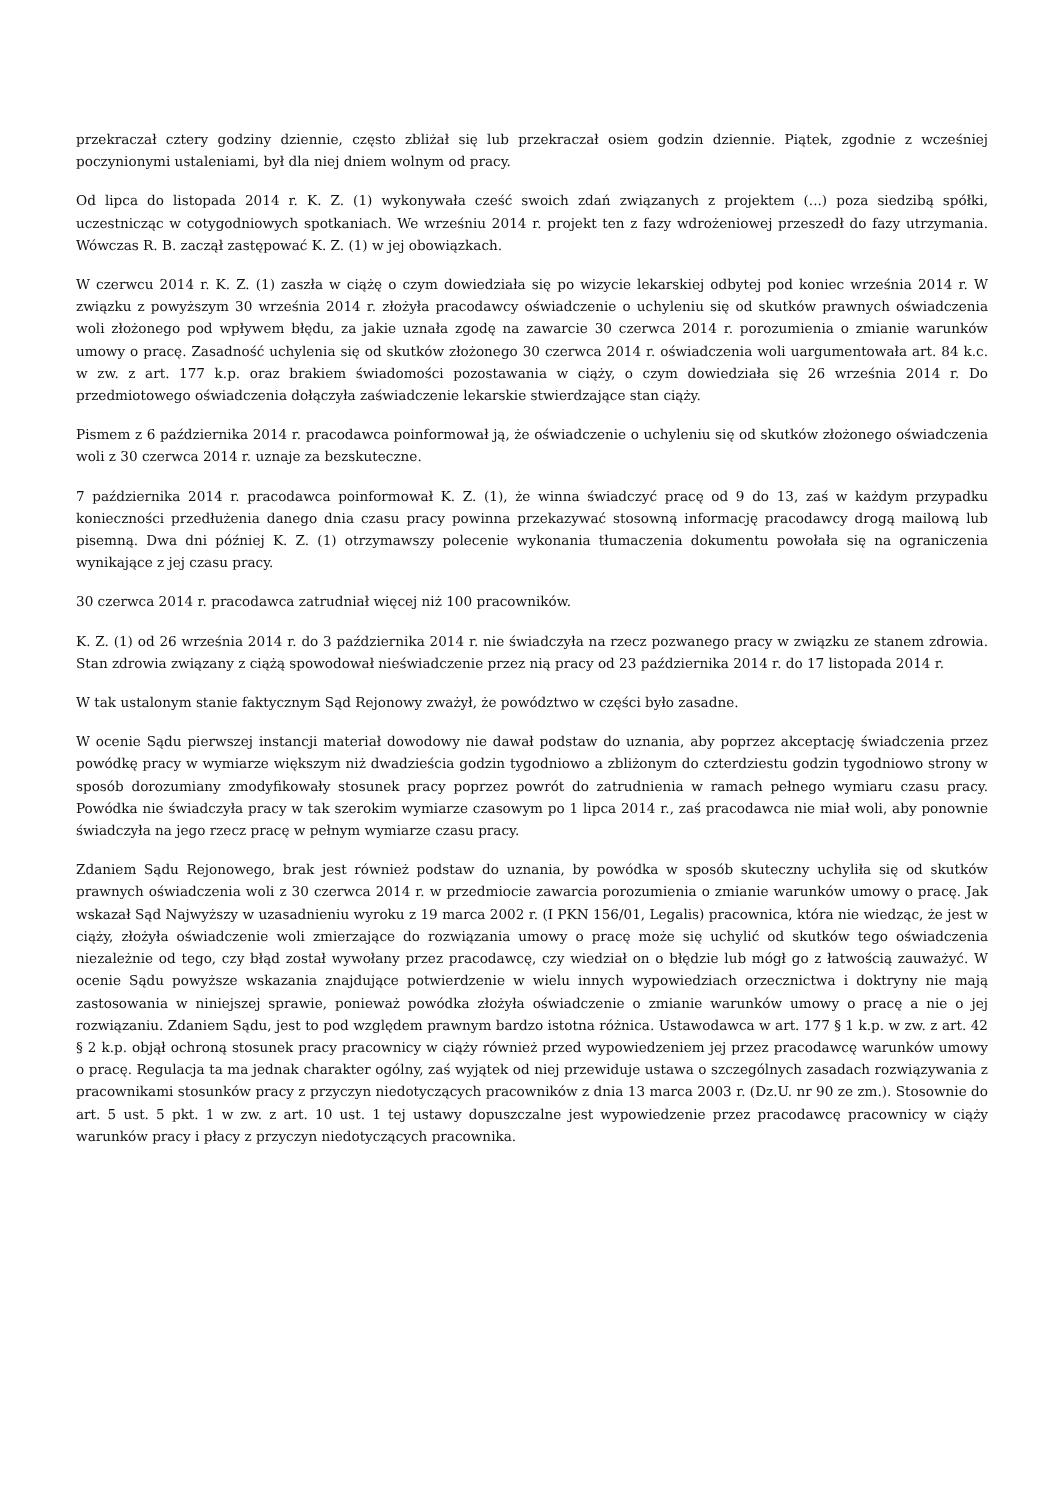przekraczał cztery godziny dziennie, często zbliżał się lub przekraczał osiem godzin dziennie. Piątek, zgodnie z wcześniej poczynionymi ustaleniami, był dla niej dniem wolnym od pracy.
Od lipca do listopada 2014 r. K. Z. (1) wykonywała cześć swoich zdań związanych z projektem (...) poza siedzibą spółki, uczestnicząc w cotygodniowych spotkaniach. We wrześniu 2014 r. projekt ten z fazy wdrożeniowej przeszedł do fazy utrzymania. Wówczas R. B. zaczął zastępować K. Z. (1) w jej obowiązkach.
W czerwcu 2014 r. K. Z. (1) zaszła w ciążę o czym dowiedziała się po wizycie lekarskiej odbytej pod koniec września 2014 r. W związku z powyższym 30 września 2014 r. złożyła pracodawcy oświadczenie o uchyleniu się od skutków prawnych oświadczenia woli złożonego pod wpływem błędu, za jakie uznała zgodę na zawarcie 30 czerwca 2014 r. porozumienia o zmianie warunków umowy o pracę. Zasadność uchylenia się od skutków złożonego 30 czerwca 2014 r. oświadczenia woli uargumentowała art. 84 k.c. w zw. z art. 177 k.p. oraz brakiem świadomości pozostawania w ciąży, o czym dowiedziała się 26 września 2014 r. Do przedmiotowego oświadczenia dołączyła zaświadczenie lekarskie stwierdzające stan ciąży.
Pismem z 6 października 2014 r. pracodawca poinformował ją, że oświadczenie o uchyleniu się od skutków złożonego oświadczenia woli z 30 czerwca 2014 r. uznaje za bezskuteczne.
7 października 2014 r. pracodawca poinformował K. Z. (1), że winna świadczyć pracę od 9 do 13, zaś w każdym przypadku konieczności przedłużenia danego dnia czasu pracy powinna przekazywać stosowną informację pracodawcy drogą mailową lub pisemną. Dwa dni później K. Z. (1) otrzymawszy polecenie wykonania tłumaczenia dokumentu powołała się na ograniczenia wynikające z jej czasu pracy.
30 czerwca 2014 r. pracodawca zatrudniał więcej niż 100 pracowników.
K. Z. (1) od 26 września 2014 r. do 3 października 2014 r. nie świadczyła na rzecz pozwanego pracy w związku ze stanem zdrowia. Stan zdrowia związany z ciążą spowodował nieświadczenie przez nią pracy od 23 października 2014 r. do 17 listopada 2014 r.
W tak ustalonym stanie faktycznym Sąd Rejonowy zważył, że powództwo w części było zasadne.
W ocenie Sądu pierwszej instancji materiał dowodowy nie dawał podstaw do uznania, aby poprzez akceptację świadczenia przez powódkę pracy w wymiarze większym niż dwadzieścia godzin tygodniowo a zbliżonym do czterdziestu godzin tygodniowo strony w sposób dorozumiany zmodyfikowały stosunek pracy poprzez powrót do zatrudnienia w ramach pełnego wymiaru czasu pracy. Powódka nie świadczyła pracy w tak szerokim wymiarze czasowym po 1 lipca 2014 r., zaś pracodawca nie miał woli, aby ponownie świadczyła na jego rzecz pracę w pełnym wymiarze czasu pracy.
Zdaniem Sądu Rejonowego, brak jest również podstaw do uznania, by powódka w sposób skuteczny uchyliła się od skutków prawnych oświadczenia woli z 30 czerwca 2014 r. w przedmiocie zawarcia porozumienia o zmianie warunków umowy o pracę. Jak wskazał Sąd Najwyższy w uzasadnieniu wyroku z 19 marca 2002 r. (I PKN 156/01, Legalis) pracownica, która nie wiedząc, że jest w ciąży, złożyła oświadczenie woli zmierzające do rozwiązania umowy o pracę może się uchylić od skutków tego oświadczenia niezależnie od tego, czy błąd został wywołany przez pracodawcę, czy wiedział on o błędzie lub mógł go z łatwością zauważyć. W ocenie Sądu powyższe wskazania znajdujące potwierdzenie w wielu innych wypowiedziach orzecznictwa i doktryny nie mają zastosowania w niniejszej sprawie, ponieważ powódka złożyła oświadczenie o zmianie warunków umowy o pracę a nie o jej rozwiązaniu. Zdaniem Sądu, jest to pod względem prawnym bardzo istotna różnica. Ustawodawca w art. 177 § 1 k.p. w zw. z art. 42 § 2 k.p. objął ochroną stosunek pracy pracownicy w ciąży również przed wypowiedzeniem jej przez pracodawcę warunków umowy o pracę. Regulacja ta ma jednak charakter ogólny, zaś wyjątek od niej przewiduje ustawa o szczególnych zasadach rozwiązywania z pracownikami stosunków pracy z przyczyn niedotyczących pracowników z dnia 13 marca 2003 r. (Dz.U. nr 90 ze zm.). Stosownie do art. 5 ust. 5 pkt. 1 w zw. z art. 10 ust. 1 tej ustawy dopuszczalne jest wypowiedzenie przez pracodawcę pracownicy w ciąży warunków pracy i płacy z przyczyn niedotyczących pracownika.